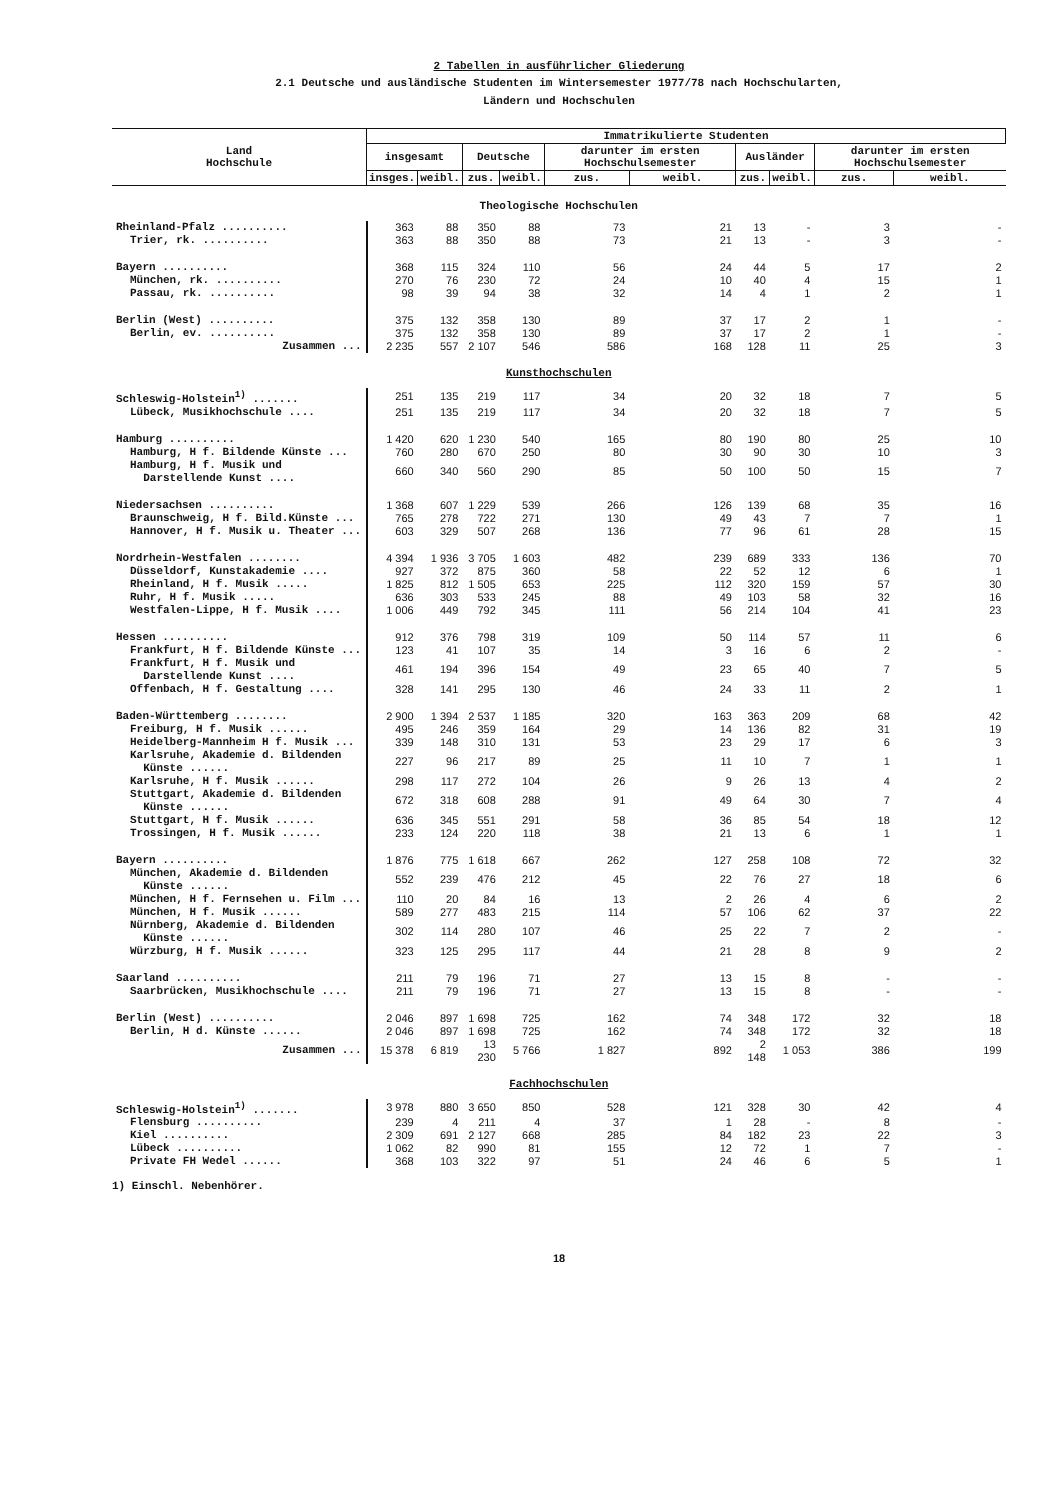2 Tabellen in ausführlicher Gliederung
2.1 Deutsche und ausländische Studenten im Wintersemester 1977/78 nach Hochschularten,
Ländern und Hochschulen
| Land Hochschule | Immatrikulierte Studenten | | | | | | | | | |
| --- | --- | --- | --- | --- | --- | --- | --- | --- | --- | --- |
| | insgesamt | | Deutsche | | darunter im ersten Hochschulsemester | | Ausländer | | darunter im ersten Hochschulsemester | |
| | insges. | weibl. | zus. | weibl. | zus. | weibl. | zus. | weibl. | zus. | weibl. |
| Theologische Hochschulen | | | | | | | | | | |
| Rheinland-Pfalz .......... | 363 | 88 | 350 | 88 | 73 | 21 | 13 | - | 3 | - |
| Trier, rk. .......... | 363 | 88 | 350 | 88 | 73 | 21 | 13 | - | 3 | - |
| Bayern .......... | 368 | 115 | 324 | 110 | 56 | 24 | 44 | 5 | 17 | 2 |
| München, rk. .......... | 270 | 76 | 230 | 72 | 24 | 10 | 40 | 4 | 15 | 1 |
| Passau, rk. .......... | 98 | 39 | 94 | 38 | 32 | 14 | 4 | 1 | 2 | 1 |
| Berlin (West) .......... | 375 | 132 | 358 | 130 | 89 | 37 | 17 | 2 | 1 | - |
| Berlin, ev. .......... | 375 | 132 | 358 | 130 | 89 | 37 | 17 | 2 | 1 | - |
| Zusammen ... | 2 235 | 557 | 2 107 | 546 | 586 | 168 | 128 | 11 | 25 | 3 |
| Kunsthochschulen | | | | | | | | | | |
| Schleswig-Holstein<sup>1)</sup> ....... | 251 | 135 | 219 | 117 | 34 | 20 | 32 | 18 | 7 | 5 |
| Lübeck, Musikhochschule .... | 251 | 135 | 219 | 117 | 34 | 20 | 32 | 18 | 7 | 5 |
| Hamburg .......... | 1 420 | 620 | 1 230 | 540 | 165 | 80 | 190 | 80 | 25 | 10 |
| Hamburg, H f. Bildende Künste ... | 760 | 280 | 670 | 250 | 80 | 30 | 90 | 30 | 10 | 3 |
| Hamburg, H f. Musik und Darstellende Kunst .... | 660 | 340 | 560 | 290 | 85 | 50 | 100 | 50 | 15 | 7 |
| Niedersachsen .......... | 1 368 | 607 | 1 229 | 539 | 266 | 126 | 139 | 68 | 35 | 16 |
| Braunschweig, H f. Bild.Künste ... | 765 | 278 | 722 | 271 | 130 | 49 | 43 | 7 | 7 | 1 |
| Hannover, H f. Musik u. Theater ... | 603 | 329 | 507 | 268 | 136 | 77 | 96 | 61 | 28 | 15 |
| Nordrhein-Westfalen ........ | 4 394 | 1 936 | 3 705 | 1 603 | 482 | 239 | 689 | 333 | 136 | 70 |
| Düsseldorf, Kunstakademie .... | 927 | 372 | 875 | 360 | 58 | 22 | 52 | 12 | 6 | 1 |
| Rheinland, H f. Musik ..... | 1 825 | 812 | 1 505 | 653 | 225 | 112 | 320 | 159 | 57 | 30 |
| Ruhr, H f. Musik ..... | 636 | 303 | 533 | 245 | 88 | 49 | 103 | 58 | 32 | 16 |
| Westfalen-Lippe, H f. Musik .... | 1 006 | 449 | 792 | 345 | 111 | 56 | 214 | 104 | 41 | 23 |
| Hessen .......... | 912 | 376 | 798 | 319 | 109 | 50 | 114 | 57 | 11 | 6 |
| Frankfurt, H f. Bildende Künste ... | 123 | 41 | 107 | 35 | 14 | 3 | 16 | 6 | 2 | - |
| Frankfurt, H f. Musik und Darstellende Kunst .... | 461 | 194 | 396 | 154 | 49 | 23 | 65 | 40 | 7 | 5 |
| Offenbach, H f. Gestaltung .... | 328 | 141 | 295 | 130 | 46 | 24 | 33 | 11 | 2 | 1 |
| Baden-Württemberg ........ | 2 900 | 1 394 | 2 537 | 1 185 | 320 | 163 | 363 | 209 | 68 | 42 |
| Freiburg, H f. Musik ...... | 495 | 246 | 359 | 164 | 29 | 14 | 136 | 82 | 31 | 19 |
| Heidelberg-Mannheim H f. Musik ... | 339 | 148 | 310 | 131 | 53 | 23 | 29 | 17 | 6 | 3 |
| Karlsruhe, Akademie d. Bildenden Künste ...... | 227 | 96 | 217 | 89 | 25 | 11 | 10 | 7 | 1 | 1 |
| Karlsruhe, H f. Musik ...... | 298 | 117 | 272 | 104 | 26 | 9 | 26 | 13 | 4 | 2 |
| Stuttgart, Akademie d. Bildenden Künste ...... | 672 | 318 | 608 | 288 | 91 | 49 | 64 | 30 | 7 | 4 |
| Stuttgart, H f. Musik ...... | 636 | 345 | 551 | 291 | 58 | 36 | 85 | 54 | 18 | 12 |
| Trossingen, H f. Musik ...... | 233 | 124 | 220 | 118 | 38 | 21 | 13 | 6 | 1 | 1 |
| Bayern .......... | 1 876 | 775 | 1 618 | 667 | 262 | 127 | 258 | 108 | 72 | 32 |
| München, Akademie d. Bildenden Künste ...... | 552 | 239 | 476 | 212 | 45 | 22 | 76 | 27 | 18 | 6 |
| München, H f. Fernsehen u. Film ... | 110 | 20 | 84 | 16 | 13 | 2 | 26 | 4 | 6 | 2 |
| München, H f. Musik ...... | 589 | 277 | 483 | 215 | 114 | 57 | 106 | 62 | 37 | 22 |
| Nürnberg, Akademie d. Bildenden Künste ...... | 302 | 114 | 280 | 107 | 46 | 25 | 22 | 7 | 2 | - |
| Würzburg, H f. Musik ...... | 323 | 125 | 295 | 117 | 44 | 21 | 28 | 8 | 9 | 2 |
| Saarland .......... | 211 | 79 | 196 | 71 | 27 | 13 | 15 | 8 | - | - |
| Saarbrücken, Musikhochschule .... | 211 | 79 | 196 | 71 | 27 | 13 | 15 | 8 | - | - |
| Berlin (West) .......... | 2 046 | 897 | 1 698 | 725 | 162 | 74 | 348 | 172 | 32 | 18 |
| Berlin, H d. Künste ...... | 2 046 | 897 | 1 698 | 725 | 162 | 74 | 348 | 172 | 32 | 18 |
| Zusammen ... | 15 378 | 6 819 | 13 230 | 5 766 | 1 827 | 892 | 2 148 | 1 053 | 386 | 199 |
| Fachhochschulen | | | | | | | | | | |
| Schleswig-Holstein<sup>1)</sup> ....... | 3 978 | 880 | 3 650 | 850 | 528 | 121 | 328 | 30 | 42 | 4 |
| Flensburg .......... | 239 | 4 | 211 | 4 | 37 | 1 | 28 | - | 8 | - |
| Kiel .......... | 2 309 | 691 | 2 127 | 668 | 285 | 84 | 182 | 23 | 22 | 3 |
| Lübeck .......... | 1 062 | 82 | 990 | 81 | 155 | 12 | 72 | 1 | 7 | - |
| Private FH Wedel ...... | 368 | 103 | 322 | 97 | 51 | 24 | 46 | 6 | 5 | 1 |
1) Einschl. Nebenhörer.
18